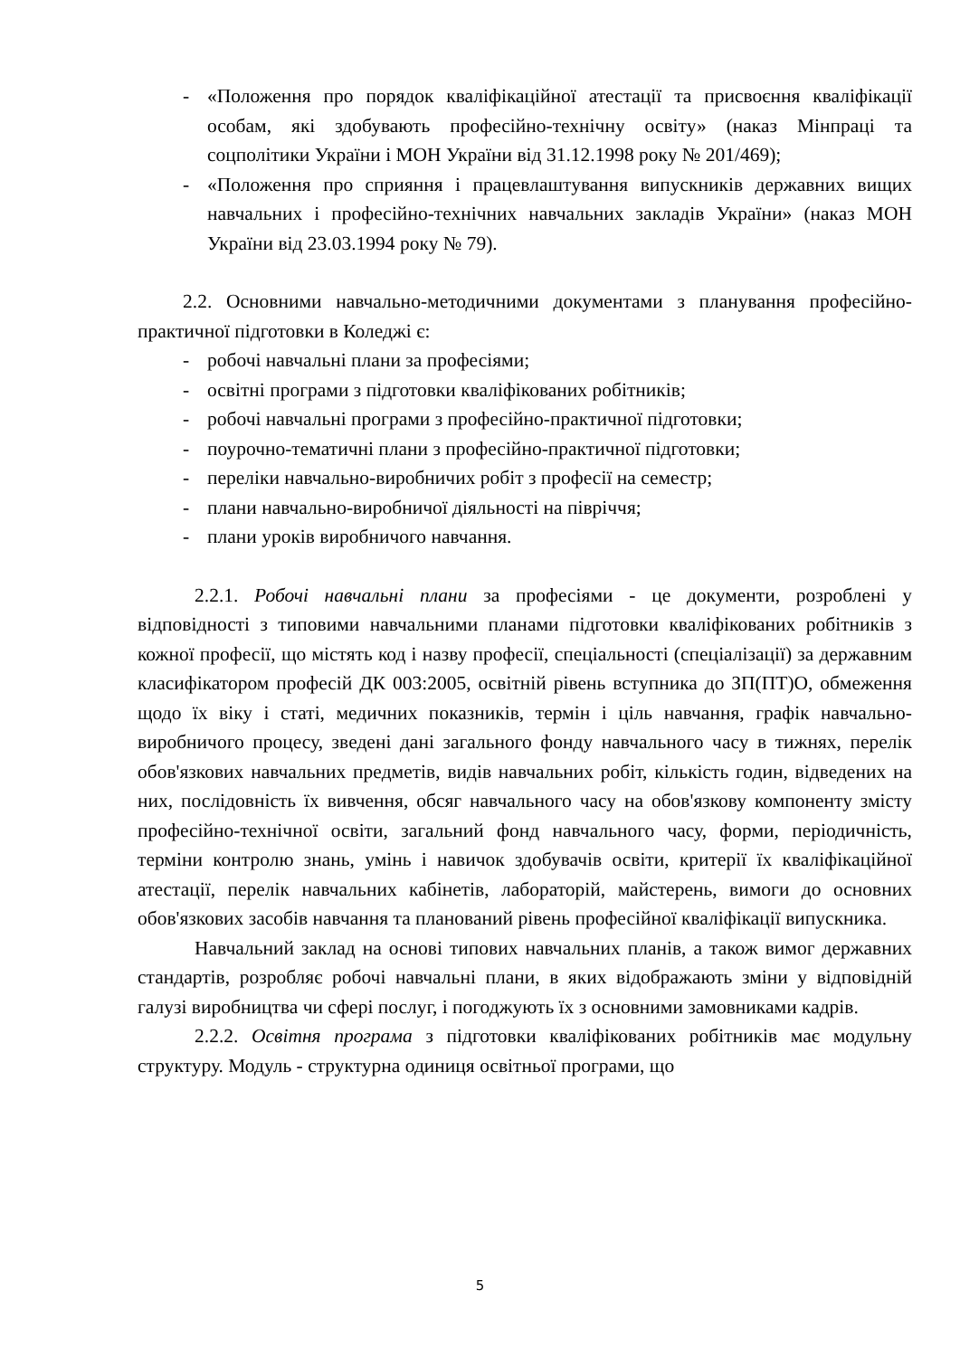- «Положення про порядок кваліфікаційної атестації та присвоєння кваліфікації особам, які здобувають професійно-технічну освіту» (наказ Мінпраці та соцполітики України і МОН України від 31.12.1998 року № 201/469);
- «Положення про сприяння і працевлаштування випускників державних вищих навчальних і професійно-технічних навчальних закладів України» (наказ МОН України від 23.03.1994 року № 79).
2.2. Основними навчально-методичними документами з планування професійно-практичної підготовки в Коледжі є:
- робочі навчальні плани за професіями;
- освітні програми з підготовки кваліфікованих робітників;
- робочі навчальні програми з професійно-практичної підготовки;
- поурочно-тематичні плани з професійно-практичної підготовки;
- переліки навчально-виробничих робіт з професії на семестр;
- плани навчально-виробничої діяльності на півріччя;
- плани уроків виробничого навчання.
2.2.1. Робочі навчальні плани за професіями - це документи, розроблені у відповідності з типовими навчальними планами підготовки кваліфікованих робітників з кожної професії, що містять код і назву професії, спеціальності (спеціалізації) за державним класифікатором професій ДК 003:2005, освітній рівень вступника до ЗП(ПТ)О, обмеження щодо їх віку і статі, медичних показників, термін і ціль навчання, графік навчально-виробничого процесу, зведені дані загального фонду навчального часу в тижнях, перелік обов'язкових навчальних предметів, видів навчальних робіт, кількість годин, відведених на них, послідовність їх вивчення, обсяг навчального часу на обов'язкову компоненту змісту професійно-технічної освіти, загальний фонд навчального часу, форми, періодичність, терміни контролю знань, умінь і навичок здобувачів освіти, критерії їх кваліфікаційної атестації, перелік навчальних кабінетів, лабораторій, майстерень, вимоги до основних обов'язкових засобів навчання та планований рівень професійної кваліфікації випускника.
Навчальний заклад на основі типових навчальних планів, а також вимог державних стандартів, розробляє робочі навчальні плани, в яких відображають зміни у відповідній галузі виробництва чи сфері послуг, і погоджують їх з основними замовниками кадрів.
2.2.2. Освітня програма з підготовки кваліфікованих робітників має модульну структуру. Модуль - структурна одиниця освітньої програми, що
5